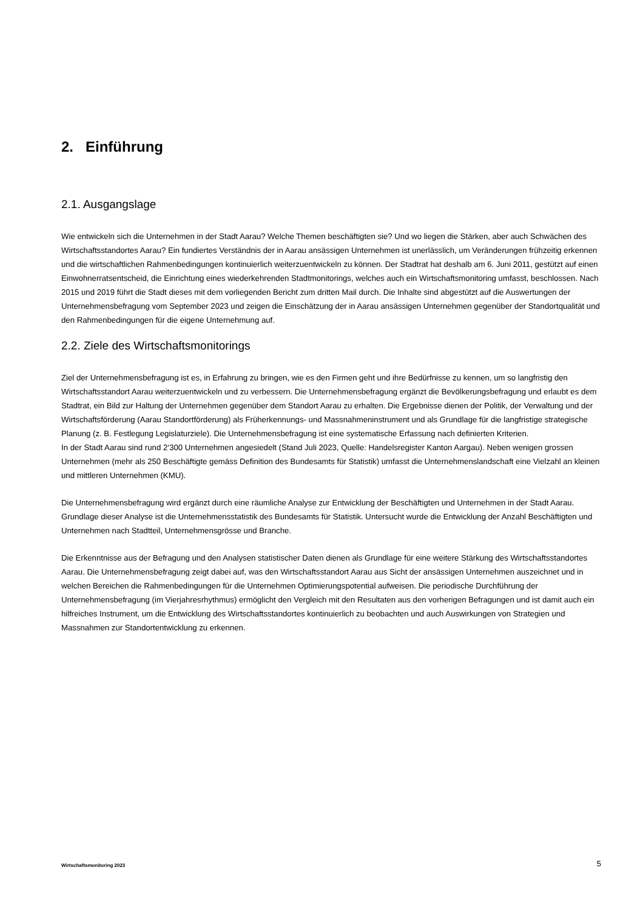2. Einführung
2.1. Ausgangslage
Wie entwickeln sich die Unternehmen in der Stadt Aarau? Welche Themen beschäftigten sie? Und wo liegen die Stärken, aber auch Schwächen des Wirtschaftsstandortes Aarau? Ein fundiertes Verständnis der in Aarau ansässigen Unternehmen ist unerlässlich, um Veränderungen frühzeitig erkennen und die wirtschaftlichen Rahmenbedingungen kontinuierlich weiterzuentwickeln zu können. Der Stadtrat hat deshalb am 6. Juni 2011, gestützt auf einen Einwohnerratsentscheid, die Einrichtung eines wiederkehrenden Stadtmonitorings, welches auch ein Wirtschaftsmonitoring umfasst, beschlossen. Nach 2015 und 2019 führt die Stadt dieses mit dem vorliegenden Bericht zum dritten Mail durch. Die Inhalte sind abgestützt auf die Auswertungen der Unternehmensbefragung vom September 2023 und zeigen die Einschätzung der in Aarau ansässigen Unternehmen gegenüber der Standortqualität und den Rahmenbedingungen für die eigene Unternehmung auf.
2.2. Ziele des Wirtschaftsmonitorings
Ziel der Unternehmensbefragung ist es, in Erfahrung zu bringen, wie es den Firmen geht und ihre Bedürfnisse zu kennen, um so langfristig den Wirtschaftsstandort Aarau weiterzuentwickeln und zu verbessern. Die Unternehmensbefragung ergänzt die Bevölkerungsbefragung und erlaubt es dem Stadtrat, ein Bild zur Haltung der Unternehmen gegenüber dem Standort Aarau zu erhalten. Die Ergebnisse dienen der Politik, der Verwaltung und der Wirtschaftsförderung (Aarau Standortförderung) als Früherkennungs- und Massnahmeninstrument und als Grundlage für die langfristige strategische Planung (z. B. Festlegung Legislaturziele). Die Unternehmensbefragung ist eine systematische Erfassung nach definierten Kriterien.
In der Stadt Aarau sind rund 2‘300 Unternehmen angesiedelt (Stand Juli 2023, Quelle: Handelsregister Kanton Aargau). Neben wenigen grossen Unternehmen (mehr als 250 Beschäftigte gemäss Definition des Bundesamts für Statistik) umfasst die Unternehmenslandschaft eine Vielzahl an kleinen und mittleren Unternehmen (KMU).
Die Unternehmensbefragung wird ergänzt durch eine räumliche Analyse zur Entwicklung der Beschäftigten und Unternehmen in der Stadt Aarau. Grundlage dieser Analyse ist die Unternehmensstatistik des Bundesamts für Statistik. Untersucht wurde die Entwicklung der Anzahl Beschäftigten und Unternehmen nach Stadtteil, Unternehmensgrösse und Branche.
Die Erkenntnisse aus der Befragung und den Analysen statistischer Daten dienen als Grundlage für eine weitere Stärkung des Wirtschaftsstandortes Aarau. Die Unternehmensbefragung zeigt dabei auf, was den Wirtschaftsstandort Aarau aus Sicht der ansässigen Unternehmen auszeichnet und in welchen Bereichen die Rahmenbedingungen für die Unternehmen Optimierungspotential aufweisen. Die periodische Durchführung der Unternehmensbefragung (im Vierjahresrhythmus) ermöglicht den Vergleich mit den Resultaten aus den vorherigen Befragungen und ist damit auch ein hilfreiches Instrument, um die Entwicklung des Wirtschaftsstandortes kontinuierlich zu beobachten und auch Auswirkungen von Strategien und Massnahmen zur Standortentwicklung zu erkennen.
Wirtschaftsmonitoring 2023 5